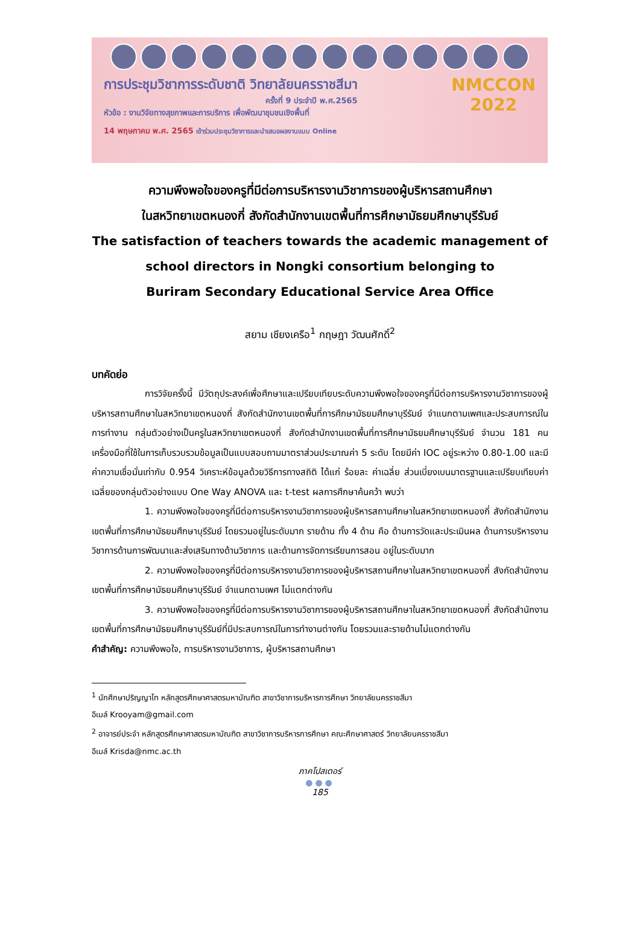การประชุมวิชาการระดับชาติ วิทยาลัยนครราชสีมา
ครั้งที่ 9 ประจำปี พ.ศ.2565
หัวข้อ : งานวิจัยทางสุขภาพและการบริการ เพื่อพัฒนาชุมชนเชิงพื้นที่
NMCCON
2022
14 พฤษภาคม พ.ศ. 2565 เข้าร่วมประชุมวิชาการและนำเสนอผลงานแบบ Online
ความพึงพอใจของครูที่มีต่อการบริหารงานวิชาการของผู้บริหารสถานศึกษา
ในสหวิทยาเขตหนองกี่ สังกัดสำนักงานเขตพื้นที่การศึกษามัธยมศึกษาบุรีรัมย์
The satisfaction of teachers towards the academic management of
school directors in Nongki consortium belonging to
Buriram Secondary Educational Service Area Office
สยาม เชียงเครือ<sup>1</sup> กฤษฎา วัฒนศักดิ์<sup>2</sup>
บทคัดย่อ
การวิจัยครั้งนี้ มีวัตถุประสงค์เพื่อศึกษาและเปรียบเทียบระดับความพึงพอใจของครูที่มีต่อการบริหารงานวิชาการของผู้บริหารสถานศึกษาในสหวิทยาเขตหนองกี่ สังกัดสำนักงานเขตพื้นที่การศึกษามัธยมศึกษาบุรีรัมย์ จำแนกตามเพศและประสบการณ์ในการทำงาน กลุ่มตัวอย่างเป็นครูในสหวิทยาเขตหนองกี่ สังกัดสำนักงานเขตพื้นที่การศึกษามัธยมศึกษาบุรีรัมย์ จำนวน 181 คน เครื่องมือที่ใช้ในการเก็บรวบรวมข้อมูลเป็นแบบสอบถามมาตราส่วนประมาณค่า 5 ระดับ โดยมีค่า IOC อยู่ระหว่าง 0.80-1.00 และมีค่าความเชื่อมั่นเท่ากับ 0.954 วิเคราะห์ข้อมูลด้วยวิธีการทางสถิติ ได้แก่ ร้อยละ ค่าเฉลี่ย ส่วนเบี่ยงเบนมาตรฐานและเปรียบเทียบค่าเฉลี่ยของกลุ่มตัวอย่างแบบ One Way ANOVA และ t-test ผลการศึกษาค้นคว้า พบว่า
1. ความพึงพอใจของครูที่มีต่อการบริหารงานวิชาการของผู้บริหารสถานศึกษาในสหวิทยาเขตหนองกี่ สังกัดสำนักงานเขตพื้นที่การศึกษามัธยมศึกษาบุรีรัมย์ โดยรวมอยู่ในระดับมาก รายด้าน ทั้ง 4 ด้าน คือ ด้านการวัดและประเมินผล ด้านการบริหารงานวิชาการด้านการพัฒนาและส่งเสริมทางด้านวิชาการ และด้านการจัดการเรียนการสอน อยู่ในระดับมาก
2. ความพึงพอใจของครูที่มีต่อการบริหารงานวิชาการของผู้บริหารสถานศึกษาในสหวิทยาเขตหนองกี่ สังกัดสำนักงานเขตพื้นที่การศึกษามัธยมศึกษาบุรีรัมย์ จำแนกตามเพศ ไม่แตกต่างกัน
3. ความพึงพอใจของครูที่มีต่อการบริหารงานวิชาการของผู้บริหารสถานศึกษาในสหวิทยาเขตหนองกี่ สังกัดสำนักงานเขตพื้นที่การศึกษามัธยมศึกษาบุรีรัมย์ที่มีประสบการณ์ในการทำงานต่างกัน โดยรวมและรายด้านไม่แตกต่างกัน
คำสำคัญ: ความพึงพอใจ, การบริหารงานวิชาการ, ผู้บริหารสถานศึกษา
<sup>1</sup> นักศึกษาปริญญาโท หลักสูตรศึกษาศาสตรมหาบัณฑิต สาขาวิชาการบริหารการศึกษา วิทยาลัยนครราชสีมา
อีเมล์ Krooyam@gmail.com
<sup>2</sup> อาจารย์ประจำ หลักสูตรศึกษาศาสตรมหาบัณฑิต สาขาวิชาการบริหารการศึกษา คณะศึกษาศาสตร์ วิทยาลัยนครราชสีมา
อีเมล์ Krisda@nmc.ac.th
ภาคโปสเตอร์
●●●
185